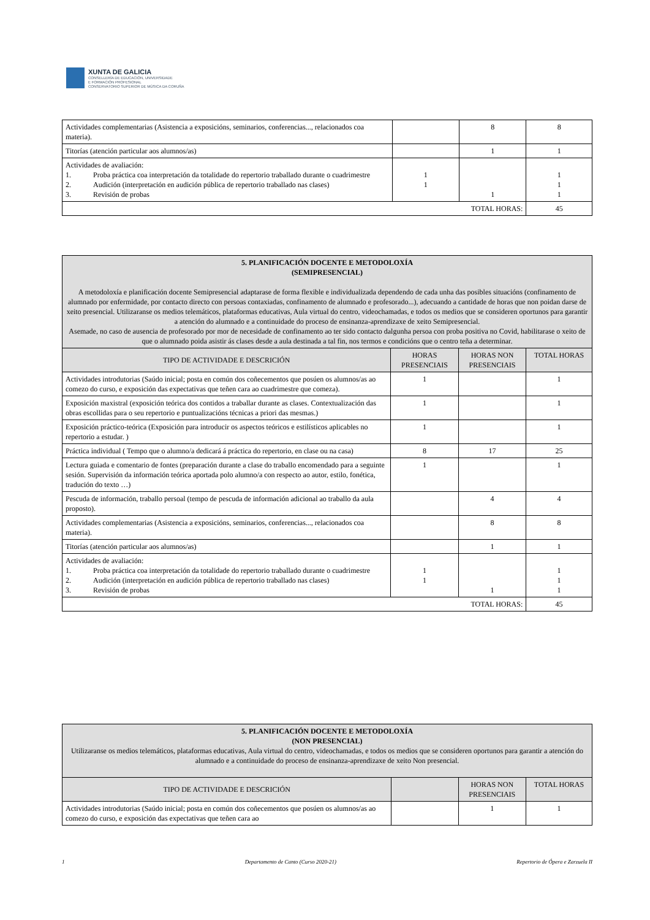XUNTA DE GALICIA
CONSELLERÍA DE EDUCACIÓN, UNIVERSIDADE
E FORMACIÓN PROFESIONAL
CONSERVATORIO SUPERIOR DE MÚSICA DA CORUÑA
| Actividades complementarias (Asistencia a exposicións, seminarios, conferencias..., relacionados coa materia). | | 8 | 8 |
| Titorías (atención particular aos alumnos/as) | | 1 | 1 |
| Actividades de avaliación: 1. Proba práctica coa interpretación da totalidade do repertorio traballado durante o cuadrimestre 2. Audición (interpretación en audición pública de repertorio traballado nas clases) 3. Revisión de probas | 1 1 | 1 | 1 1 1 |
| TOTAL HORAS: | | | 45 |
| 5. PLANIFICACIÓN DOCENTE E METODOLOXÍA (SEMIPRESENCIAL) A metodoloxía e planificación docente Semipresencial adaptarase de forma flexible e individualizada dependendo de cada unha das posibles situacións (confinamento de alumnado por enfermidade, por contacto directo con persoas contaxiadas, confinamento de alumnado e profesorado...), adecuando a cantidade de horas que non poidan darse de xeito presencial. Utilizaranse os medios telemáticos, plataformas educativas, Aula virtual do centro, videochamadas, e todos os medios que se consideren oportunos para garantir a atención do alumnado e a continuidade do proceso de ensinanza-aprendizaxe de xeito Semipresencial. Asemade, no caso de ausencia de profesorado por mor de necesidade de confinamento ao ter sido contacto dalgunha persoa con proba positiva no Covid, habilitarase o xeito de que o alumnado poida asistir ás clases desde a aula destinada a tal fin, nos termos e condicións que o centro teña a determinar. | | | |
| TIPO DE ACTIVIDADE E DESCRICIÓN | HORAS PRESENCIAIS | HORAS NON PRESENCIAIS | TOTAL HORAS |
| Actividades introdutorias (Saúdo inicial; posta en común dos coñecementos que posúen os alumnos/as ao comezo do curso, e exposición das expectativas que teñen cara ao cuadrimestre que comeza). | 1 | | 1 |
| Exposición maxistral (exposición teórica dos contidos a traballar durante as clases. Contextualización das obras escollidas para o seu repertorio e puntualizacións técnicas a priori das mesmas.) | 1 | | 1 |
| Exposición práctico-teórica (Exposición para introducir os aspectos teóricos e estilísticos aplicables no repertorio a estudar. ) | 1 | | 1 |
| Práctica individual ( Tempo que o alumno/a dedicará á práctica do repertorio, en clase ou na casa) | 8 | 17 | 25 |
| Lectura guiada e comentario de fontes (preparación durante a clase do traballo encomendado para a seguinte sesión. Supervisión da información teórica aportada polo alumno/a con respecto ao autor, estilo, fonética, tradución do texto …) | 1 | | 1 |
| Pescuda de información, traballo persoal (tempo de pescuda de información adicional ao traballo da aula proposto). | | 4 | 4 |
| Actividades complementarias (Asistencia a exposicións, seminarios, conferencias..., relacionados coa materia). | | 8 | 8 |
| Titorías (atención particular aos alumnos/as) | | 1 | 1 |
| Actividades de avaliación: 1. Proba práctica coa interpretación da totalidade do repertorio traballado durante o cuadrimestre 2. Audición (interpretación en audición pública de repertorio traballado nas clases) 3. Revisión de probas | 1 1 | 1 | 1 1 1 |
| TOTAL HORAS: | | | 45 |
| 5. PLANIFICACIÓN DOCENTE E METODOLOXÍA (NON PRESENCIAL) Utilizaranse os medios telemáticos, plataformas educativas, Aula virtual do centro, videochamadas, e todos os medios que se consideren oportunos para garantir a atención do alumnado e a continuidade do proceso de ensinanza-aprendizaxe de xeito Non presencial. | | | |
| TIPO DE ACTIVIDADE E DESCRICIÓN | | HORAS NON PRESENCIAIS | TOTAL HORAS |
| Actividades introdutorias (Saúdo inicial; posta en común dos coñecementos que posúen os alumnos/as ao comezo do curso, e exposición das expectativas que teñen cara ao | | 1 | 1 |
1 Departamento de Canto (Curso 2020-21) Repertorio de Ópera e Zarzuela II